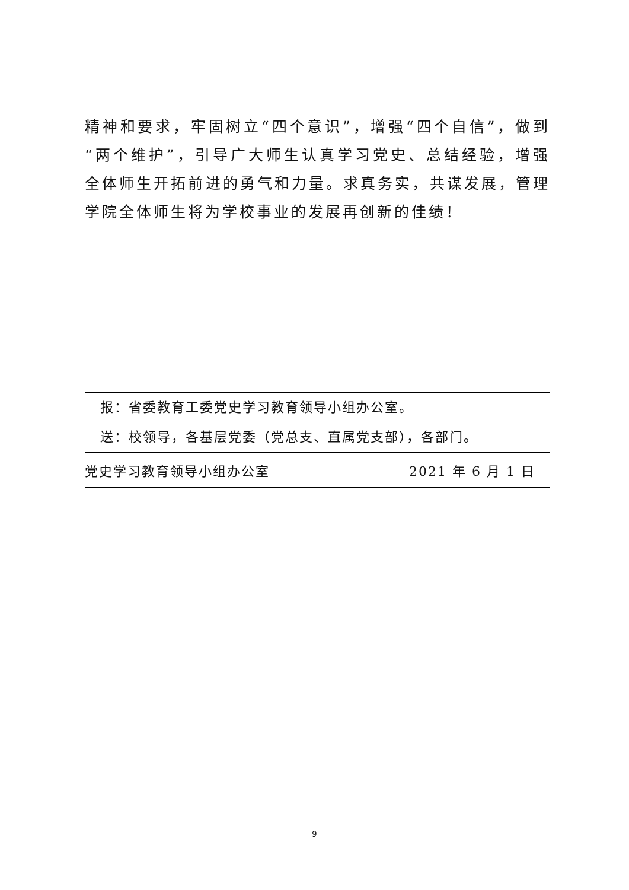精神和要求，牢固树立“四个意识”，增强“四个自信”，做到“两个维护”，引导广大师生认真学习党史、总结经验，增强全体师生开拓前进的勇气和力量。求真务实，共谋发展，管理学院全体师生将为学校事业的发展再创新的佳绩！
报：省委教育工委党史学习教育领导小组办公室。
送：校领导，各基层党委（党总支、直属党支部），各部门。
党史学习教育领导小组办公室 2021 年 6 月 1 日
9